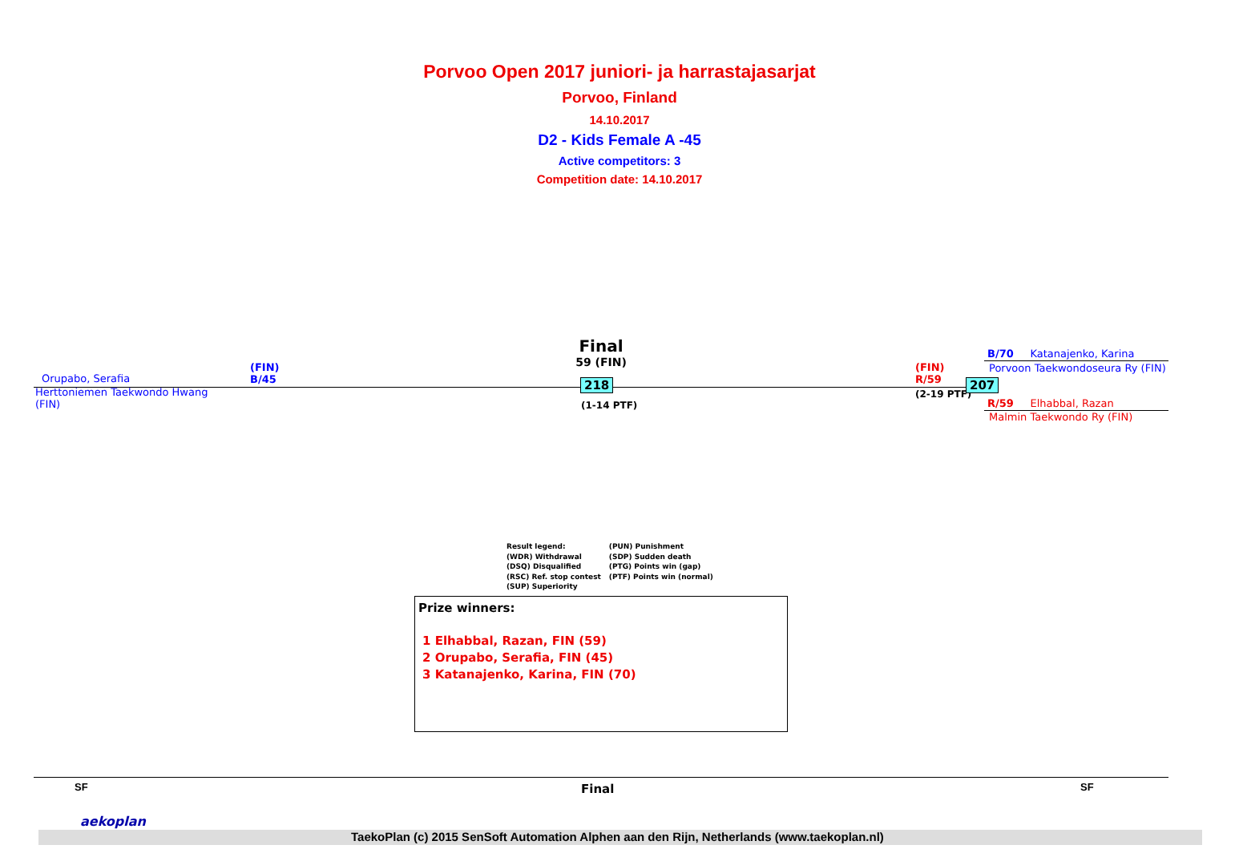Porvoo Open 2017 juniori- ja harrastajasarjat
Porvoo, Finland
14.10.2017
D2 - Kids Female A -45
Active competitors: 3
Competition date: 14.10.2017
Orupabo, Serafia
(FIN)
B/45
Herttoniemen Taekwondo Hwang
(FIN)
Final
59 (FIN)
218
(1-14 PTF)
(FIN)
R/59
(2-19 PTF)
207
B/70 Katanajenko, Karina
Porvoon Taekwondoseura Ry (FIN)
R/59 Elhabbal, Razan
Malmin Taekwondo Ry (FIN)
Result legend:
(WDR) Withdrawal
(DSQ) Disqualified
(RSC) Ref. stop contest
(SUP) Superiority
(PUN) Punishment
(SDP) Sudden death
(PTG) Points win (gap)
(PTF) Points win (normal)
Prize winners:
1 Elhabbal, Razan, FIN (59)
2 Orupabo, Serafia, FIN (45)
3 Katanajenko, Karina, FIN (70)
SF Final SF
aekoplan
TaekoPlan (c) 2015 SenSoft Automation Alphen aan den Rijn, Netherlands (www.taekoplan.nl)